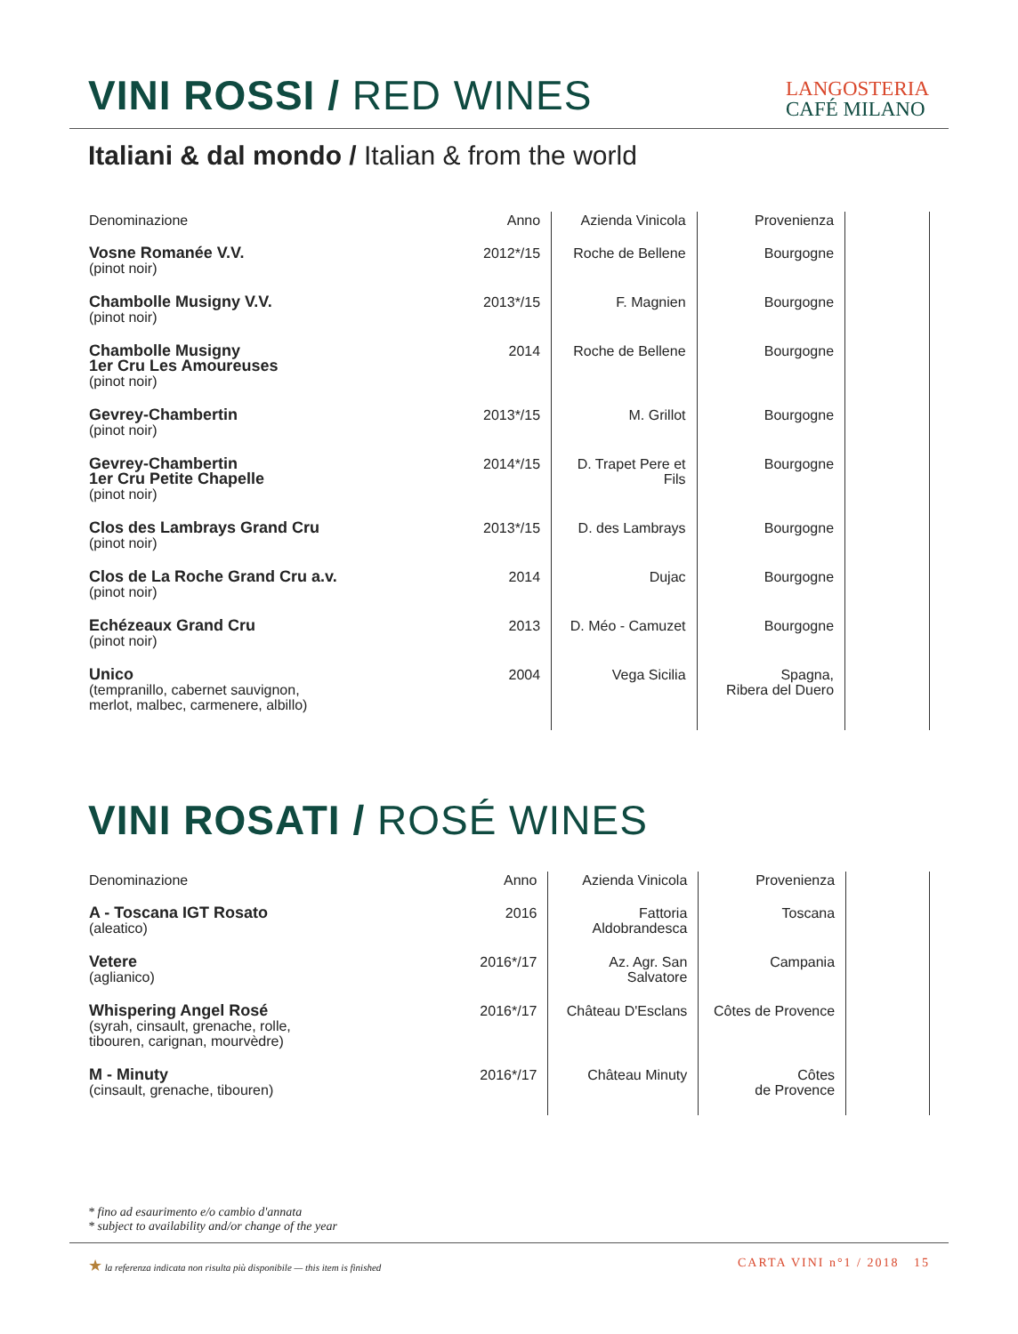VINI ROSSI / RED WINES
LANGOSTERIA
CAFÉ MILANO
Italiani & dal mondo / Italian & from the world
| Denominazione | Anno | Azienda Vinicola | Provenienza | |
| --- | --- | --- | --- | --- |
| Vosne Romanée V.V. (pinot noir) | 2012*/15 | Roche de Bellene | Bourgogne | |
| Chambolle Musigny V.V. (pinot noir) | 2013*/15 | F. Magnien | Bourgogne | |
| Chambolle Musigny 1er Cru Les Amoureuses (pinot noir) | 2014 | Roche de Bellene | Bourgogne | |
| Gevrey-Chambertin (pinot noir) | 2013*/15 | M. Grillot | Bourgogne | |
| Gevrey-Chambertin 1er Cru Petite Chapelle (pinot noir) | 2014*/15 | D. Trapet Pere et Fils | Bourgogne | |
| Clos des Lambrays Grand Cru (pinot noir) | 2013*/15 | D. des Lambrays | Bourgogne | |
| Clos de La Roche Grand Cru a.v. (pinot noir) | 2014 | Dujac | Bourgogne | |
| Echézeaux Grand Cru (pinot noir) | 2013 | D. Méo - Camuzet | Bourgogne | |
| Unico (tempranillo, cabernet sauvignon, merlot, malbec, carmenere, albillo) | 2004 | Vega Sicilia | Spagna, Ribera del Duero | |
VINI ROSATI / ROSÉ WINES
| Denominazione | Anno | Azienda Vinicola | Provenienza | |
| --- | --- | --- | --- | --- |
| A - Toscana IGT Rosato (aleatico) | 2016 | Fattoria Aldobrandesca | Toscana | |
| Vetere (aglianico) | 2016*/17 | Az. Agr. San Salvatore | Campania | |
| Whispering Angel Rosé (syrah, cinsault, grenache, rolle, tibouren, carignan, mourvèdre) | 2016*/17 | Château D'Esclans | Côtes de Provence | |
| M - Minuty (cinsault, grenache, tibouren) | 2016*/17 | Château Minuty | Côtes de Provence | |
* fino ad esaurimento e/o cambio d'annata
* subject to availability and/or change of the year
★ la referenza indicata non risulta più disponibile — this item is finished CARTA VINI n°1 / 2018 15